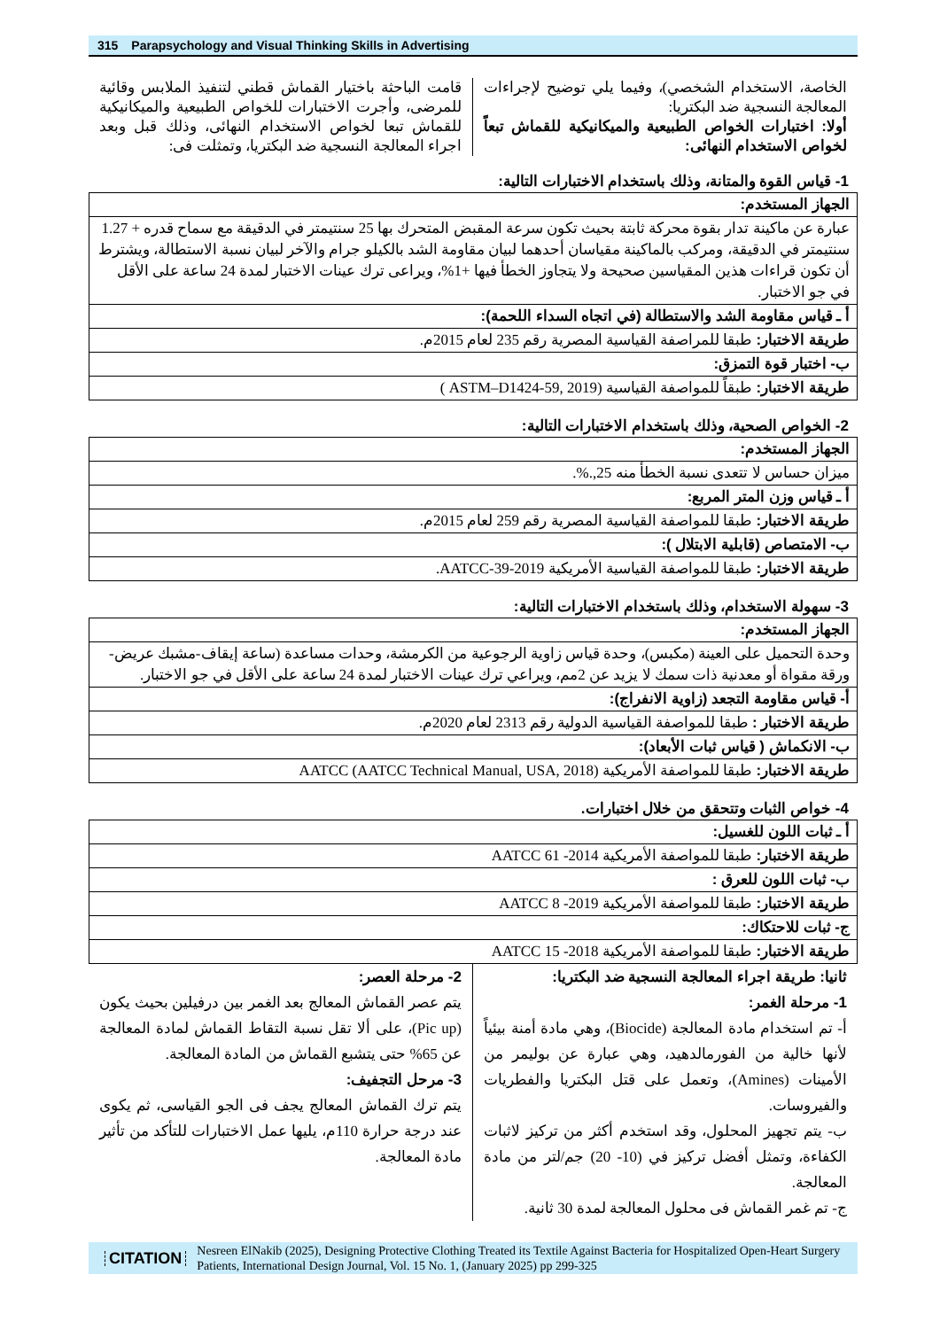315 Parapsychology and Visual Thinking Skills in Advertising
الخاصة، الاستخدام الشخصي)، وفيما يلي توضيح لإجراءات المعالجة النسجية ضد البكتريا:
أولا: اختبارات الخواص الطبيعية والميكانيكية للقماش تبعاً لخواص الاستخدام النهائى:
قامت الباحثة باختيار القماش قطني لتنفيذ الملابس وقائية للمرضى، وأجرت الاختبارات للخواص الطبيعية والميكانيكية للقماش تبعا لخواص الاستخدام النهائى، وذلك قبل وبعد اجراء المعالجة النسجية ضد البكتريا، وتمثلت فى:
1- قياس القوة والمتانة، وذلك باستخدام الاختبارات التالية:
| الجهاز المستخدم: |
| عبارة عن ماكينة تدار بقوة محركة ثابتة بحيث تكون سرعة المقبض المتحرك بها 25 سنتيمتر في الدقيقة مع سماح قدره + 1.27 سنتيمتر في الدقيقة، ومركب بالماكينة مقياسان أحدهما لبيان مقاومة الشد بالكيلو جرام والآخر لبيان نسبة الاستطالة، ويشترط أن تكون قراءات هذين المقياسين صحيحة ولا يتجاوز الخطأ فيها +1%، ويراعى ترك عينات الاختبار لمدة 24 ساعة على الأقل في جو الاختبار. |
| أ ـ قياس مقاومة الشد والاستطالة (في اتجاه السداء اللحمة): |
| طريقة الاختبار: طبقا للمراصفة القياسية المصرية رقم 235 لعام 2015م. |
| ب- اختبار قوة التمزق: |
| طريقة الاختبار: طبقاً للمواصفة القياسية (ASTM–D1424-59, 2019 ) |
2- الخواص الصحية، وذلك باستخدام الاختبارات التالية:
| الجهاز المستخدم: |
| ميزان حساس لا تتعدى نسبة الخطأ منه 25,.%. |
| أ ـ قياس وزن المتر المربع: |
| طريقة الاختبار: طبقا للمواصفة القياسية المصرية رقم 259 لعام 2015م. |
| ب- الامتصاص (قابلية الابتلال ): |
| طريقة الاختبار: طبقا للمواصفة القياسية الأمريكية AATCC-39-2019. |
3- سهولة الاستخدام، وذلك باستخدام الاختبارات التالية:
| الجهاز المستخدم: |
| وحدة التحميل على العينة (مكبس)، وحدة قياس زاوية الرجوعية من الكرمشة، وحدات مساعدة (ساعة إيقاف-مشبك عريض- ورقة مقواة أو معدنية ذات سمك لا يزيد عن 2مم، ويراعي ترك عينات الاختبار لمدة 24 ساعة على الأقل في جو الاختبار. |
| أ- قياس مقاومة التجعد (زاوية الانفراج): |
| طريقة الاختبار : طبقا للمواصفة القياسية الدولية رقم 2313 لعام 2020م. |
| ب- الانكماش ( قياس ثبات الأبعاد): |
| طريقة الاختبار: طبقا للمواصفة الأمريكية AATCC (AATCC Technical Manual, USA, 2018) |
4- خواص الثبات وتتحقق من خلال اختبارات.
| أ ـ ثبات اللون للغسيل: |
| طريقة الاختبار: طبقا للمواصفة الأمريكية AATCC 61 -2014 |
| ب- ثبات اللون للعرق : |
| طريقة الاختبار: طبقا للمواصفة الأمريكية AATCC 8 -2019 |
| ج- ثبات للاحتكاك: |
| طريقة الاختبار: طبقا للمواصفة الأمريكية AATCC 15 -2018 |
ثانيا: طريقة اجراء المعالجة النسجية ضد البكتريا:
1- مرحلة الغمر:
أ- تم استخدام مادة المعالجة (Biocide)، وهي مادة أمنة بيئياً لأنها خالية من الفورمالدهيد، وهي عبارة عن بوليمر من الأمينات (Amines)، وتعمل على قتل البكتريا والفطريات والفيروسات.
ب- يتم تجهيز المحلول، وقد استخدم أكثر من تركيز لاثبات الكفاءة، وتمثل أفضل تركيز في (10- 20) جم/لتر من مادة المعالجة.
ج- تم غمر القماش فى محلول المعالجة لمدة 30 ثانية.
2- مرحلة العصر:
يتم عصر القماش المعالج بعد الغمر بين درفيلين بحيث يكون (Pic up)، على ألا تقل نسبة التقاط القماش لمادة المعالجة عن 65% حتى يتشبع القماش من المادة المعالجة.
3- مرحل التجفيف:
يتم ترك القماش المعالج يجف فى الجو القياسى، ثم يكوى عند درجة حرارة 110م، يليها عمل الاختبارات للتأكد من تأثير مادة المعالجة.
CITATION Nesreen ElNakib (2025), Designing Protective Clothing Treated its Textile Against Bacteria for Hospitalized Open-Heart Surgery Patients, International Design Journal, Vol. 15 No. 1, (January 2025) pp 299-325